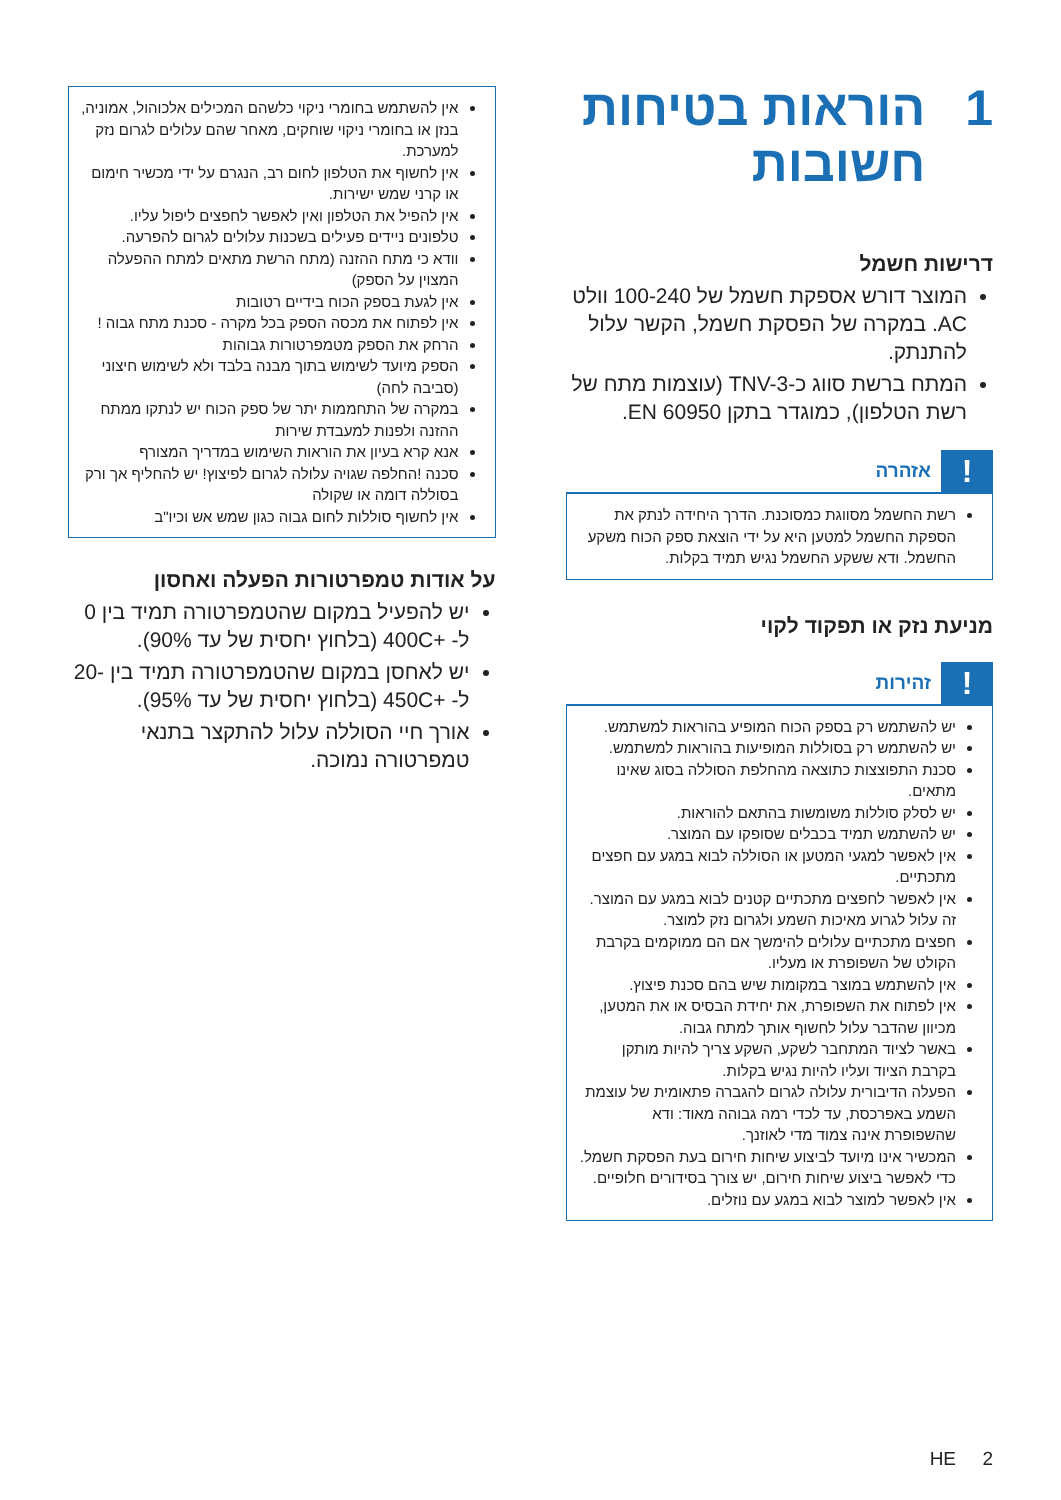1 הוראות בטיחות חשובות
דרישות חשמל
המוצר דורש אספקת חשמל של 100-240 וולט AC. במקרה של הפסקת חשמל, הקשר עלול להתנתק.
המתח ברשת סווג כ-TNV-3 (עוצמות מתח של רשת הטלפון), כמוגדר בתקן EN 60950.
!
אזהרה
רשת החשמל מסווגת כמסוכנת. הדרך היחידה לנתק את הספקת החשמל למטען היא על ידי הוצאת ספק הכוח משקע החשמל. ודא ששקע החשמל נגיש תמיד בקלות.
מניעת נזק או תפקוד לקוי
!
זהירות
יש להשתמש רק בספק הכוח המופיע בהוראות למשתמש.
יש להשתמש רק בסוללות המופיעות בהוראות למשתמש.
סכנת התפוצצות כתוצאה מהחלפת הסוללה בסוג שאינו מתאים.
יש לסלק סוללות משומשות בהתאם להוראות.
יש להשתמש תמיד בכבלים שסופקו עם המוצר.
אין לאפשר למגעי המטען או הסוללה לבוא במגע עם חפצים מתכתיים.
אין לאפשר לחפצים מתכתיים קטנים לבוא במגע עם המוצר. זה עלול לגרוע מאיכות השמע ולגרום נזק למוצר.
חפצים מתכתיים עלולים להימשך אם הם ממוקמים בקרבת הקולט של השפופרת או מעליו.
אין להשתמש במוצר במקומות שיש בהם סכנת פיצוץ.
אין לפתוח את השפופרת, את יחידת הבסיס או את המטען, מכיוון שהדבר עלול לחשוף אותך למתח גבוה.
באשר לציוד המתחבר לשקע, השקע צריך להיות מותקן בקרבת הציוד ועליו להיות נגיש בקלות.
הפעלה הדיבורית עלולה לגרום להגברה פתאומית של עוצמת השמע באפרכסת, עד לכדי רמה גבוהה מאוד: ודא שהשפופרת אינה צמוד מדי לאוזנך.
המכשיר אינו מיועד לביצוע שיחות חירום בעת הפסקת חשמל. כדי לאפשר ביצוע שיחות חירום, יש צורך בסידורים חלופיים.
אין לאפשר למוצר לבוא במגע עם נוזלים.
אין להשתמש בחומרי ניקוי כלשהם המכילים אלכוהול, אמוניה, בנזן או בחומרי ניקוי שוחקים, מאחר שהם עלולים לגרום נזק למערכת.
אין לחשוף את הטלפון לחום רב, הנגרם על ידי מכשיר חימום או קרני שמש ישירות.
אין להפיל את הטלפון ואין לאפשר לחפצים ליפול עליו.
טלפונים ניידים פעילים בשכנות עלולים לגרום להפרעה.
וודא כי מתח ההזנה (מתח הרשת מתאים למתח ההפעלה המצוין על הספק)
אין לגעת בספק הכוח בידיים רטובות
אין לפתוח את מכסה הספק בכל מקרה - סכנת מתח גבוה !
הרחק את הספק מטמפרטורות גבוהות
הספק מיועד לשימוש בתוך מבנה בלבד ולא לשימוש חיצוני (סביבה לחה)
במקרה של התחממות יתר של ספק הכוח יש לנתקו ממתח ההזנה ולפנות למעבדת שירות
אנא קרא בעיון את הוראות השימוש במדריך המצורף
סכנה !החלפה שגויה עלולה לגרום לפיצוץ! יש להחליף אך ורק בסוללה דומה או שקולה
אין לחשוף סוללות לחום גבוה כגון שמש אש וכיו"ב
על אודות טמפרטורות הפעלה ואחסון
יש להפעיל במקום שהטמפרטורה תמיד בין 0 ל- +400C (בלחוץ יחסית של עד 90%).
יש לאחסן במקום שהטמפרטורה תמיד בין -20 ל- +450C (בלחוץ יחסית של עד 95%).
אורך חיי הסוללה עלול להתקצר בתנאי טמפרטורה נמוכה.
HE 2